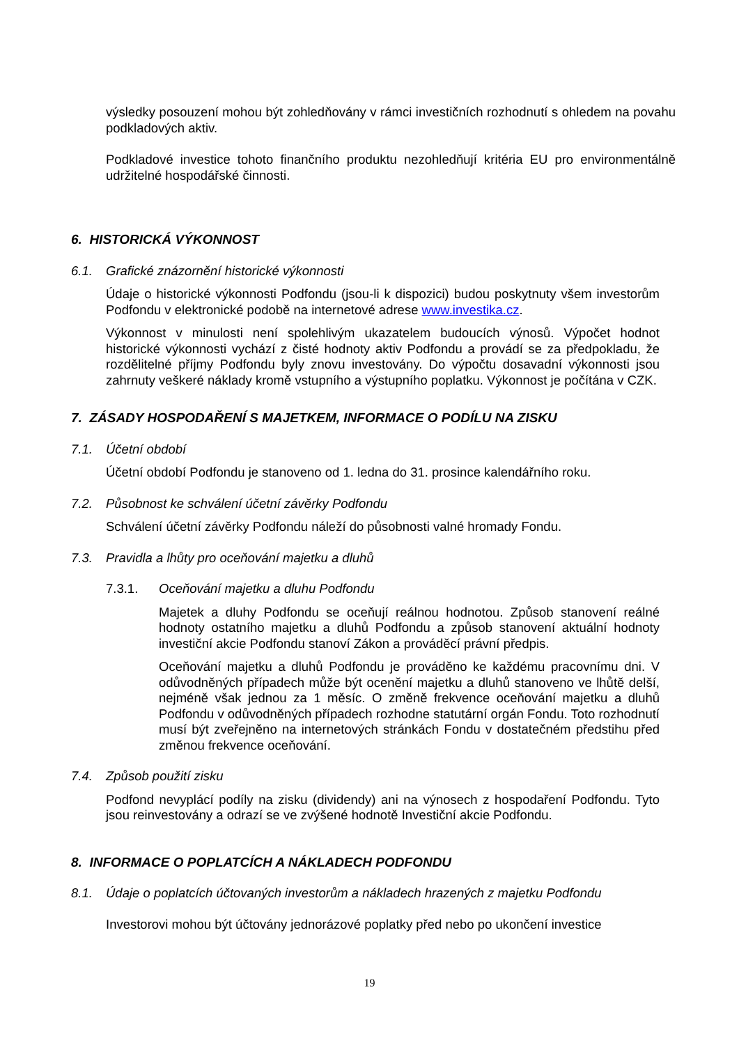výsledky posouzení mohou být zohledňovány v rámci investičních rozhodnutí s ohledem na povahu podkladových aktiv.
Podkladové investice tohoto finančního produktu nezohledňují kritéria EU pro environmentálně udržitelné hospodářské činnosti.
6. HISTORICKÁ VÝKONNOST
6.1. Grafické znázornění historické výkonnosti
Údaje o historické výkonnosti Podfondu (jsou-li k dispozici) budou poskytnuty všem investorům Podfondu v elektronické podobě na internetové adrese www.investika.cz.
Výkonnost v minulosti není spolehlivým ukazatelem budoucích výnosů. Výpočet hodnot historické výkonnosti vychází z čisté hodnoty aktiv Podfondu a provádí se za předpokladu, že rozdělitelné příjmy Podfondu byly znovu investovány. Do výpočtu dosavadní výkonnosti jsou zahrnuty veškeré náklady kromě vstupního a výstupního poplatku. Výkonnost je počítána v CZK.
7. ZÁSADY HOSPODAŘENÍ S MAJETKEM, INFORMACE O PODÍLU NA ZISKU
7.1. Účetní období
Účetní období Podfondu je stanoveno od 1. ledna do 31. prosince kalendářního roku.
7.2. Působnost ke schválení účetní závěrky Podfondu
Schválení účetní závěrky Podfondu náleží do působnosti valné hromady Fondu.
7.3. Pravidla a lhůty pro oceňování majetku a dluhů
7.3.1. Oceňování majetku a dluhu Podfondu
Majetek a dluhy Podfondu se oceňují reálnou hodnotou. Způsob stanovení reálné hodnoty ostatního majetku a dluhů Podfondu a způsob stanovení aktuální hodnoty investiční akcie Podfondu stanoví Zákon a prováděcí právní předpis.
Oceňování majetku a dluhů Podfondu je prováděno ke každému pracovnímu dni. V odůvodněných případech může být ocenění majetku a dluhů stanoveno ve lhůtě delší, nejméně však jednou za 1 měsíc. O změně frekvence oceňování majetku a dluhů Podfondu v odůvodněných případech rozhodne statutární orgán Fondu. Toto rozhodnutí musí být zveřejněno na internetových stránkách Fondu v dostatečném předstihu před změnou frekvence oceňování.
7.4. Způsob použití zisku
Podfond nevyplácí podíly na zisku (dividendy) ani na výnosech z hospodaření Podfondu. Tyto jsou reinvestovány a odrazí se ve zvýšené hodnotě Investiční akcie Podfondu.
8. INFORMACE O POPLATCÍCH A NÁKLADECH PODFONDU
8.1. Údaje o poplatcích účtovaných investorům a nákladech hrazených z majetku Podfondu
Investorovi mohou být účtovány jednorázové poplatky před nebo po ukončení investice
19